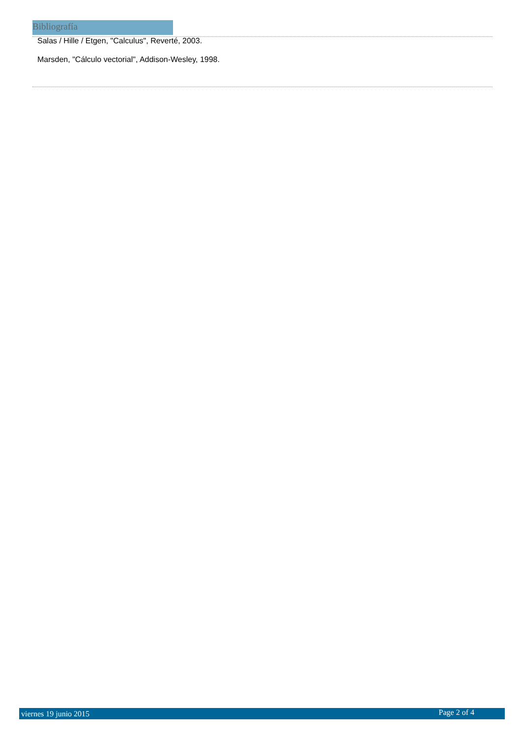Bibliografía
Salas / Hille / Etgen, "Calculus", Reverté, 2003.
Marsden, "Cálculo vectorial", Addison-Wesley, 1998.
viernes 19 junio 2015 Page 2 of 4